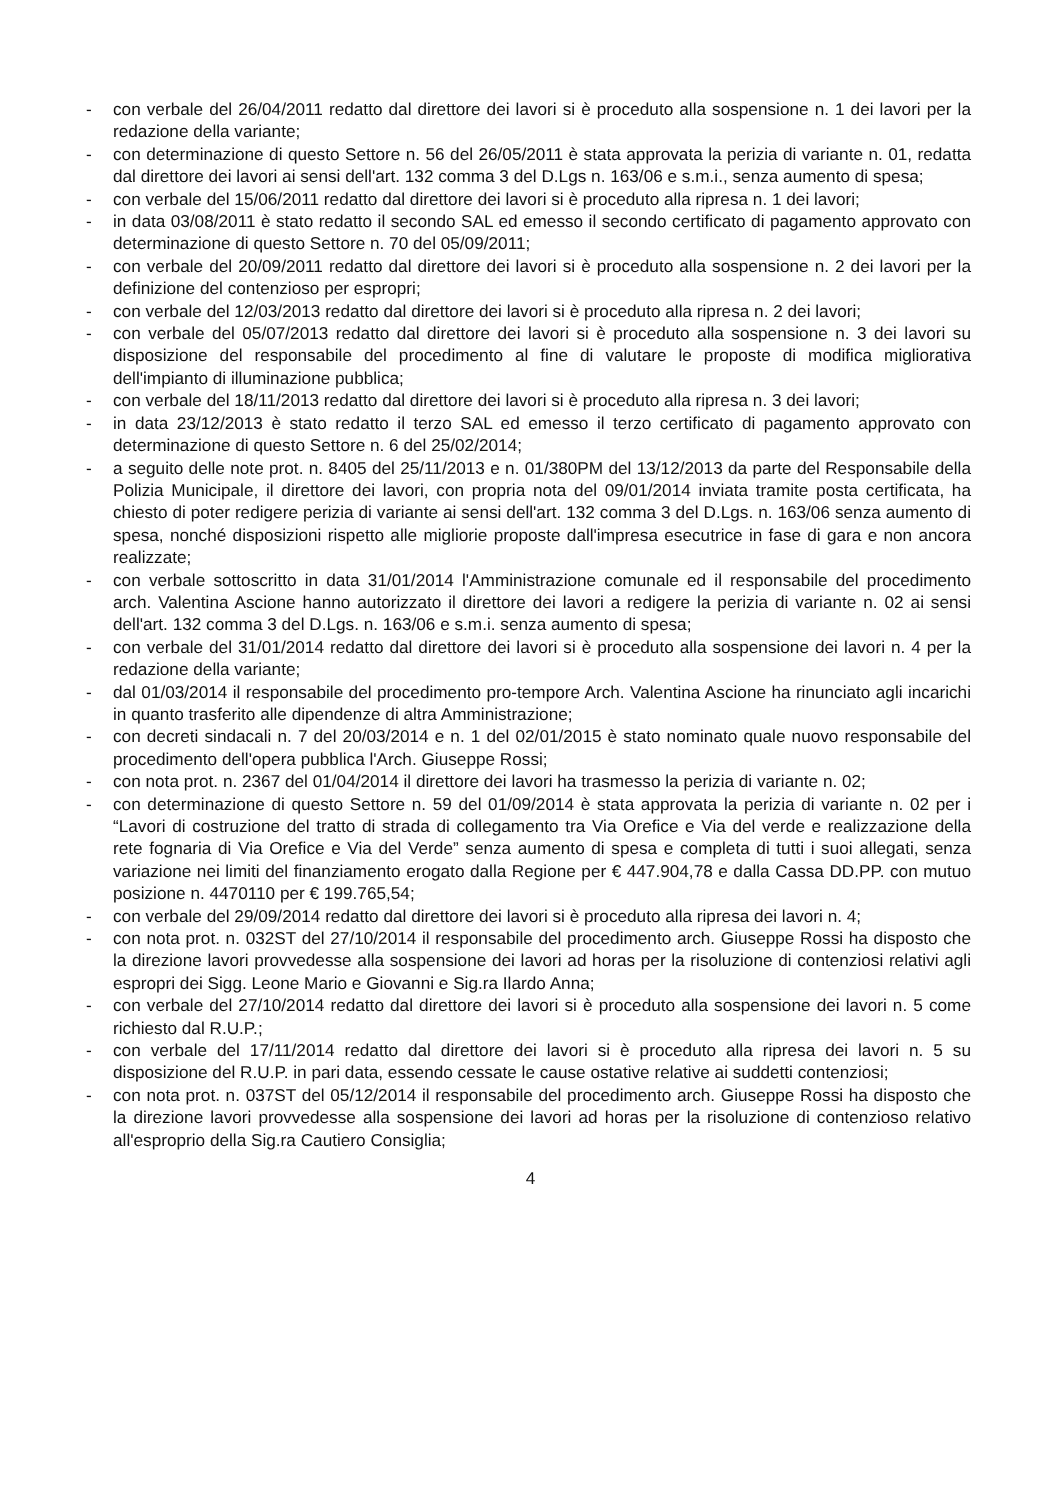- con verbale del 26/04/2011 redatto dal direttore dei lavori si è proceduto alla sospensione n. 1 dei lavori per la redazione della variante;
- con determinazione di questo Settore n. 56 del 26/05/2011 è stata approvata la perizia di variante n. 01, redatta dal direttore dei lavori ai sensi dell'art. 132 comma 3 del D.Lgs n. 163/06 e s.m.i., senza aumento di spesa;
- con verbale del 15/06/2011 redatto dal direttore dei lavori si è proceduto alla ripresa n. 1 dei lavori;
- in data 03/08/2011 è stato redatto il secondo SAL ed emesso il secondo certificato di pagamento approvato con determinazione di questo Settore n. 70 del 05/09/2011;
- con verbale del 20/09/2011 redatto dal direttore dei lavori si è proceduto alla sospensione n. 2 dei lavori per la definizione del contenzioso per espropri;
- con verbale del 12/03/2013 redatto dal direttore dei lavori si è proceduto alla ripresa n. 2 dei lavori;
- con verbale del 05/07/2013 redatto dal direttore dei lavori si è proceduto alla sospensione n. 3 dei lavori su disposizione del responsabile del procedimento al fine di valutare le proposte di modifica migliorativa dell'impianto di illuminazione pubblica;
- con verbale del 18/11/2013 redatto dal direttore dei lavori si è proceduto alla ripresa n. 3 dei lavori;
- in data 23/12/2013 è stato redatto il terzo SAL ed emesso il terzo certificato di pagamento approvato con determinazione di questo Settore n. 6 del 25/02/2014;
- a seguito delle note prot. n. 8405 del 25/11/2013 e n. 01/380PM del 13/12/2013 da parte del Responsabile della Polizia Municipale, il direttore dei lavori, con propria nota del 09/01/2014 inviata tramite posta certificata, ha chiesto di poter redigere perizia di variante ai sensi dell'art. 132 comma 3 del D.Lgs. n. 163/06 senza aumento di spesa, nonché disposizioni rispetto alle migliorie proposte dall'impresa esecutrice in fase di gara e non ancora realizzate;
- con verbale sottoscritto in data 31/01/2014 l'Amministrazione comunale ed il responsabile del procedimento arch. Valentina Ascione hanno autorizzato il direttore dei lavori a redigere la perizia di variante n. 02 ai sensi dell'art. 132 comma 3 del D.Lgs. n. 163/06 e s.m.i. senza aumento di spesa;
- con verbale del 31/01/2014 redatto dal direttore dei lavori si è proceduto alla sospensione dei lavori n. 4 per la redazione della variante;
- dal 01/03/2014 il responsabile del procedimento pro-tempore Arch. Valentina Ascione ha rinunciato agli incarichi in quanto trasferito alle dipendenze di altra Amministrazione;
- con decreti sindacali n. 7 del 20/03/2014 e n. 1 del 02/01/2015 è stato nominato quale nuovo responsabile del procedimento dell'opera pubblica l'Arch. Giuseppe Rossi;
- con nota prot. n. 2367 del 01/04/2014 il direttore dei lavori ha trasmesso la perizia di variante n. 02;
- con determinazione di questo Settore n. 59 del 01/09/2014 è stata approvata la perizia di variante n. 02 per i “Lavori di costruzione del tratto di strada di collegamento tra Via Orefice e Via del verde e realizzazione della rete fognaria di Via Orefice e Via del Verde” senza aumento di spesa e completa di tutti i suoi allegati, senza variazione nei limiti del finanziamento erogato dalla Regione per € 447.904,78 e dalla Cassa DD.PP. con mutuo posizione n. 4470110 per € 199.765,54;
- con verbale del 29/09/2014 redatto dal direttore dei lavori si è proceduto alla ripresa dei lavori n. 4;
- con nota prot. n. 032ST del 27/10/2014 il responsabile del procedimento arch. Giuseppe Rossi ha disposto che la direzione lavori provvedesse alla sospensione dei lavori ad horas per la risoluzione di contenziosi relativi agli espropri dei Sigg. Leone Mario e Giovanni e Sig.ra Ilardo Anna;
- con verbale del 27/10/2014 redatto dal direttore dei lavori si è proceduto alla sospensione dei lavori n. 5 come richiesto dal R.U.P.;
- con verbale del 17/11/2014 redatto dal direttore dei lavori si è proceduto alla ripresa dei lavori n. 5 su disposizione del R.U.P. in pari data, essendo cessate le cause ostative relative ai suddetti contenziosi;
- con nota prot. n. 037ST del 05/12/2014 il responsabile del procedimento arch. Giuseppe Rossi ha disposto che la direzione lavori provvedesse alla sospensione dei lavori ad horas per la risoluzione di contenzioso relativo all'esproprio della Sig.ra Cautiero Consiglia;
4